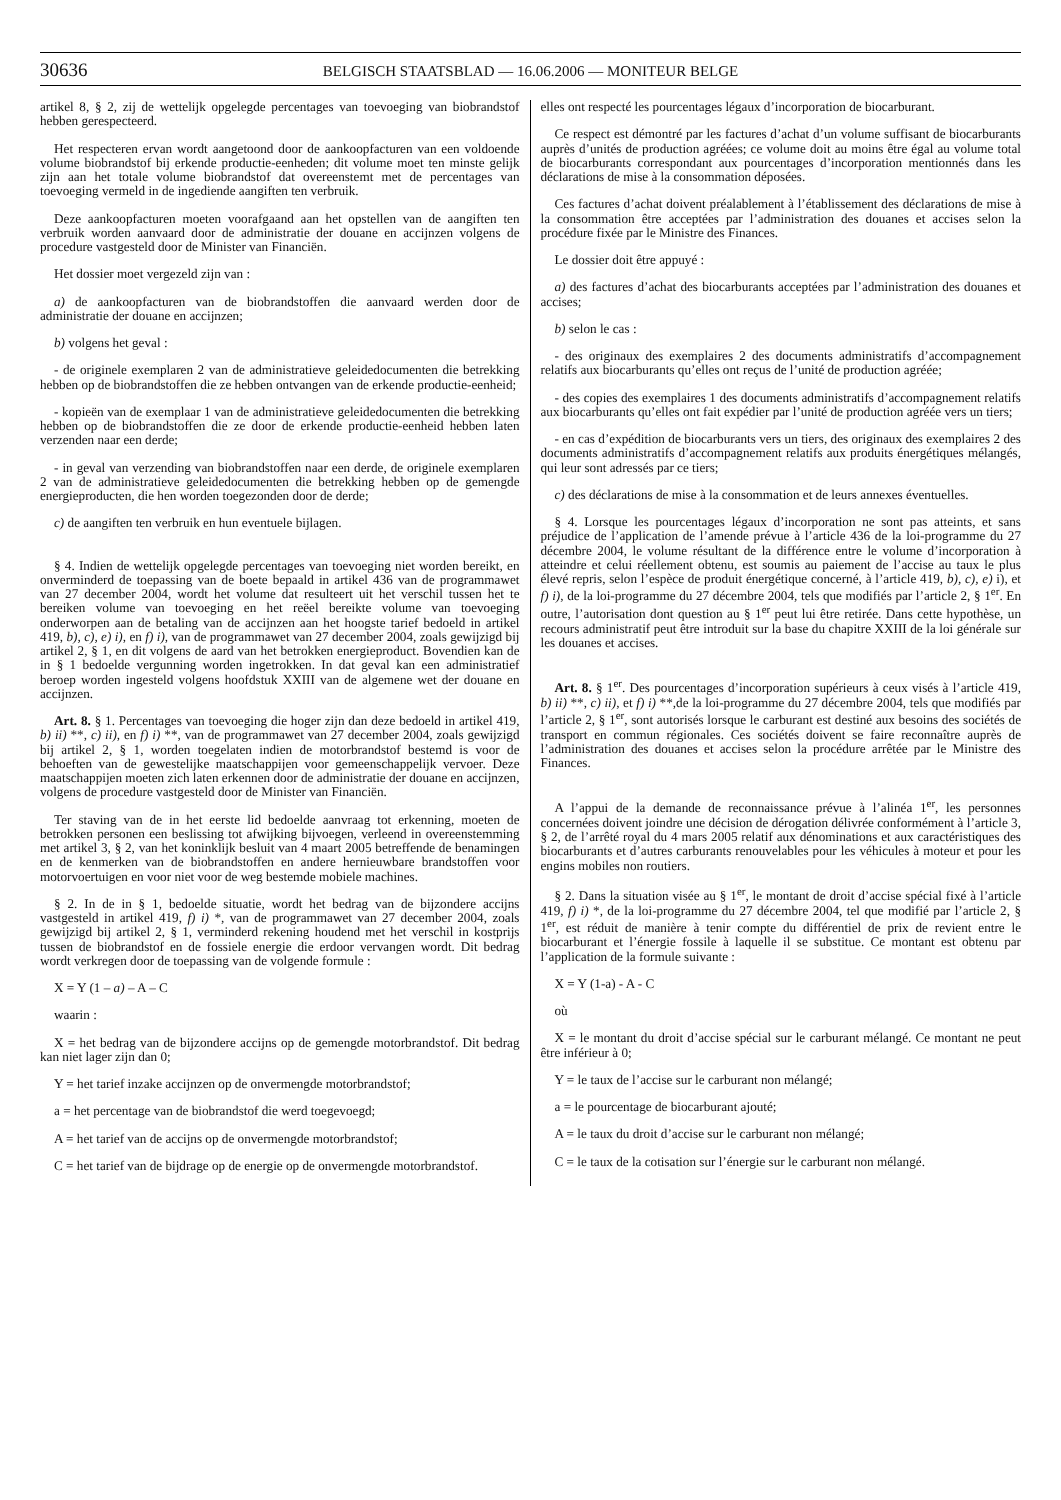30636 BELGISCH STAATSBLAD — 16.06.2006 — MONITEUR BELGE
artikel 8, § 2, zij de wettelijk opgelegde percentages van toevoeging van biobrandstof hebben gerespecteerd.
Het respecteren ervan wordt aangetoond door de aankoopfacturen van een voldoende volume biobrandstof bij erkende productie-eenheden; dit volume moet ten minste gelijk zijn aan het totale volume biobrandstof dat overeenstemt met de percentages van toevoeging vermeld in de ingediende aangiften ten verbruik.
Deze aankoopfacturen moeten voorafgaand aan het opstellen van de aangiften ten verbruik worden aanvaard door de administratie der douane en accijnzen volgens de procedure vastgesteld door de Minister van Financiën.
Het dossier moet vergezeld zijn van :
a) de aankoopfacturen van de biobrandstoffen die aanvaard werden door de administratie der douane en accijnzen;
b) volgens het geval :
- de originele exemplaren 2 van de administratieve geleidedocumenten die betrekking hebben op de biobrandstoffen die ze hebben ontvangen van de erkende productie-eenheid;
- kopieën van de exemplaar 1 van de administratieve geleidedocumenten die betrekking hebben op de biobrandstoffen die ze door de erkende productie-eenheid hebben laten verzenden naar een derde;
- in geval van verzending van biobrandstoffen naar een derde, de originele exemplaren 2 van de administratieve geleidedocumenten die betrekking hebben op de gemengde energieproducten, die hen worden toegezonden door de derde;
c) de aangiften ten verbruik en hun eventuele bijlagen.
§ 4. Indien de wettelijk opgelegde percentages van toevoeging niet worden bereikt, en onverminderd de toepassing van de boete bepaald in artikel 436 van de programmawet van 27 december 2004, wordt het volume dat resulteert uit het verschil tussen het te bereiken volume van toevoeging en het reëel bereikte volume van toevoeging onderworpen aan de betaling van de accijnzen aan het hoogste tarief bedoeld in artikel 419, b), c), e) i), en f) i), van de programmawet van 27 december 2004, zoals gewijzigd bij artikel 2, § 1, en dit volgens de aard van het betrokken energieproduct. Bovendien kan de in § 1 bedoelde vergunning worden ingetrokken. In dat geval kan een administratief beroep worden ingesteld volgens hoofdstuk XXIII van de algemene wet der douane en accijnzen.
Art. 8. § 1. Percentages van toevoeging die hoger zijn dan deze bedoeld in artikel 419, b) ii) **, c) ii), en f) i) **, van de programmawet van 27 december 2004, zoals gewijzigd bij artikel 2, § 1, worden toegelaten indien de motorbrandstof bestemd is voor de behoeften van de gewestelijke maatschappijen voor gemeenschappelijk vervoer. Deze maatschappijen moeten zich laten erkennen door de administratie der douane en accijnzen, volgens de procedure vastgesteld door de Minister van Financiën.
Ter staving van de in het eerste lid bedoelde aanvraag tot erkenning, moeten de betrokken personen een beslissing tot afwijking bijvoegen, verleend in overeenstemming met artikel 3, § 2, van het koninklijk besluit van 4 maart 2005 betreffende de benamingen en de kenmerken van de biobrandstoffen en andere hernieuwbare brandstoffen voor motorvoertuigen en voor niet voor de weg bestemde mobiele machines.
§ 2. In de in § 1, bedoelde situatie, wordt het bedrag van de bijzondere accijns vastgesteld in artikel 419, f) i) *, van de programmawet van 27 december 2004, zoals gewijzigd bij artikel 2, § 1, verminderd rekening houdend met het verschil in kostprijs tussen de biobrandstof en de fossiele energie die erdoor vervangen wordt. Dit bedrag wordt verkregen door de toepassing van de volgende formule :
X = Y (1 – a) – A – C
waarin :
X = het bedrag van de bijzondere accijns op de gemengde motorbrandstof. Dit bedrag kan niet lager zijn dan 0;
Y = het tarief inzake accijnzen op de onvermengde motorbrandstof;
a = het percentage van de biobrandstof die werd toegevoegd;
A = het tarief van de accijns op de onvermengde motorbrandstof;
C = het tarief van de bijdrage op de energie op de onvermengde motorbrandstof.
elles ont respecté les pourcentages légaux d’incorporation de biocarburant.
Ce respect est démontré par les factures d’achat d’un volume suffisant de biocarburants auprès d’unités de production agréées; ce volume doit au moins être égal au volume total de biocarburants correspondant aux pourcentages d’incorporation mentionnés dans les déclarations de mise à la consommation déposées.
Ces factures d’achat doivent préalablement à l’établissement des déclarations de mise à la consommation être acceptées par l’administration des douanes et accises selon la procédure fixée par le Ministre des Finances.
Le dossier doit être appuyé :
a) des factures d’achat des biocarburants acceptées par l’administration des douanes et accises;
b) selon le cas :
- des originaux des exemplaires 2 des documents administratifs d’accompagnement relatifs aux biocarburants qu’elles ont reçus de l’unité de production agréée;
- des copies des exemplaires 1 des documents administratifs d’accompagnement relatifs aux biocarburants qu’elles ont fait expédier par l’unité de production agréée vers un tiers;
- en cas d’expédition de biocarburants vers un tiers, des originaux des exemplaires 2 des documents administratifs d’accompagnement relatifs aux produits énergétiques mélangés, qui leur sont adressés par ce tiers;
c) des déclarations de mise à la consommation et de leurs annexes éventuelles.
§ 4. Lorsque les pourcentages légaux d’incorporation ne sont pas atteints, et sans préjudice de l’application de l’amende prévue à l’article 436 de la loi-programme du 27 décembre 2004, le volume résultant de la différence entre le volume d’incorporation à atteindre et celui réellement obtenu, est soumis au paiement de l’accise au taux le plus élevé repris, selon l’espèce de produit énergétique concerné, à l’article 419, b), c), e) i), et f) i), de la loi-programme du 27 décembre 2004, tels que modifiés par l’article 2, § 1<sup>er</sup>. En outre, l’autorisation dont question au § 1<sup>er</sup> peut lui être retirée. Dans cette hypothèse, un recours administratif peut être introduit sur la base du chapitre XXIII de la loi générale sur les douanes et accises.
Art. 8. § 1<sup>er</sup>. Des pourcentages d’incorporation supérieurs à ceux visés à l’article 419, b) ii) **, c) ii), et f) i) **,de la loi-programme du 27 décembre 2004, tels que modifiés par l’article 2, § 1<sup>er</sup>, sont autorisés lorsque le carburant est destiné aux besoins des sociétés de transport en commun régionales. Ces sociétés doivent se faire reconnaître auprès de l’administration des douanes et accises selon la procédure arrêtée par le Ministre des Finances.
A l’appui de la demande de reconnaissance prévue à l’alinéa 1<sup>er</sup>, les personnes concernées doivent joindre une décision de dérogation délivrée conformément à l’article 3, § 2, de l’arrêté royal du 4 mars 2005 relatif aux dénominations et aux caractéristiques des biocarburants et d’autres carburants renouvelables pour les véhicules à moteur et pour les engins mobiles non routiers.
§ 2. Dans la situation visée au § 1<sup>er</sup>, le montant de droit d’accise spécial fixé à l’article 419, f) i) *, de la loi-programme du 27 décembre 2004, tel que modifié par l’article 2, § 1<sup>er</sup>, est réduit de manière à tenir compte du différentiel de prix de revient entre le biocarburant et l’énergie fossile à laquelle il se substitue. Ce montant est obtenu par l’application de la formule suivante :
X = Y (1-a) - A - C
où
X = le montant du droit d’accise spécial sur le carburant mélangé. Ce montant ne peut être inférieur à 0;
Y = le taux de l’accise sur le carburant non mélangé;
a = le pourcentage de biocarburant ajouté;
A = le taux du droit d’accise sur le carburant non mélangé;
C = le taux de la cotisation sur l’énergie sur le carburant non mélangé.